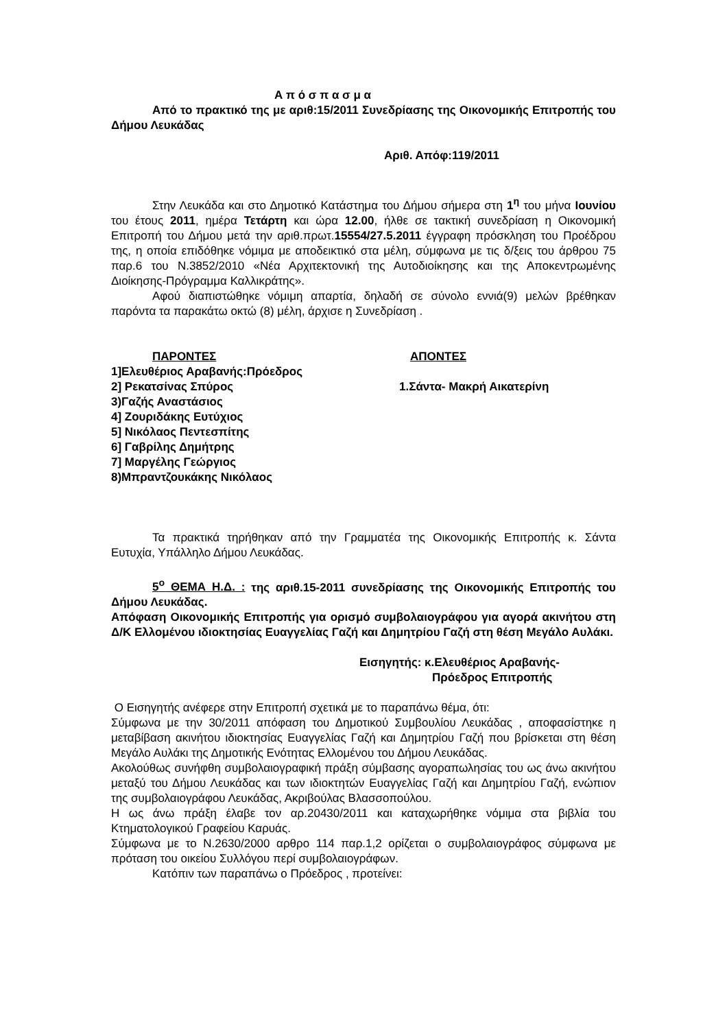Α π ό σ π α σ μ α
Από το πρακτικό της με αριθ:15/2011 Συνεδρίασης της Οικονομικής Επιτροπής του Δήμου Λευκάδας
Αριθ. Απόφ:119/2011
Στην Λευκάδα και στο Δημοτικό Κατάστημα του Δήμου σήμερα στη 1<sup>η</sup> του μήνα Ιουνίου του έτους 2011, ημέρα Τετάρτη και ώρα 12.00, ήλθε σε τακτική συνεδρίαση η Οικονομική Επιτροπή του Δήμου μετά την αριθ.πρωτ.15554/27.5.2011 έγγραφη πρόσκληση του Προέδρου της, η οποία επιδόθηκε νόμιμα με αποδεικτικό στα μέλη, σύμφωνα με τις δ/ξεις του άρθρου 75 παρ.6 του Ν.3852/2010 «Νέα Αρχιτεκτονική της Αυτοδιοίκησης και της Αποκεντρωμένης Διοίκησης-Πρόγραμμα Καλλικράτης».
Αφού διαπιστώθηκε νόμιμη απαρτία, δηλαδή σε σύνολο εννιά(9) μελών βρέθηκαν παρόντα τα παρακάτω οκτώ (8) μέλη, άρχισε η Συνεδρίαση .
ΠΑΡΟΝΤΕΣ
1]Ελευθέριος Αραβανής:Πρόεδρος
2] Ρεκατσίνας Σπύρος
3)Γαζής Αναστάσιος
4] Ζουριδάκης Ευτύχιος
5] Νικόλαος Πεντεσπίτης
6] Γαβρίλης Δημήτρης
7] Μαργέλης Γεώργιος
8)Μπραντζουκάκης Νικόλαος
ΑΠΟΝΤΕΣ
1.Σάντα- Μακρή Αικατερίνη
Τα πρακτικά τηρήθηκαν από την Γραμματέα της Οικονομικής Επιτροπής κ. Σάντα Ευτυχία, Υπάλληλο Δήμου Λευκάδας.
5<sup>ο</sup> ΘΕΜΑ Η.Δ. : της αριθ.15-2011 συνεδρίασης της Οικονομικής Επιτροπής του Δήμου Λευκάδας.
Απόφαση Οικονομικής Επιτροπής για ορισμό συμβολαιογράφου για αγορά ακινήτου στη Δ/Κ Ελλομένου ιδιοκτησίας Ευαγγελίας Γαζή και Δημητρίου Γαζή στη θέση Μεγάλο Αυλάκι.
Εισηγητής: κ.Ελευθέριος Αραβανής-
Πρόεδρος Επιτροπής
Ο Εισηγητής ανέφερε στην Επιτροπή σχετικά με το παραπάνω θέμα, ότι:
Σύμφωνα με την 30/2011 απόφαση του Δημοτικού Συμβουλίου Λευκάδας , αποφασίστηκε η μεταβίβαση ακινήτου ιδιοκτησίας Ευαγγελίας Γαζή και Δημητρίου Γαζή που βρίσκεται στη θέση Μεγάλο Αυλάκι της Δημοτικής Ενότητας Ελλομένου του Δήμου Λευκάδας.
Ακολούθως συνήφθη συμβολαιογραφική πράξη σύμβασης αγοραπωλησίας του ως άνω ακινήτου μεταξύ του Δήμου Λευκάδας και των ιδιοκτητών Ευαγγελίας Γαζή και Δημητρίου Γαζή, ενώπιον της συμβολαιογράφου Λευκάδας, Ακριβούλας Βλασσοπούλου.
Η ως άνω πράξη έλαβε τον αρ.20430/2011 και καταχωρήθηκε νόμιμα στα βιβλία του Κτηματολογικού Γραφείου Καρυάς.
Σύμφωνα με το Ν.2630/2000 αρθρο 114 παρ.1,2 ορίζεται ο συμβολαιογράφος σύμφωνα με πρόταση του οικείου Συλλόγου περί συμβολαιογράφων.
Κατόπιν των παραπάνω ο Πρόεδρος , προτείνει: